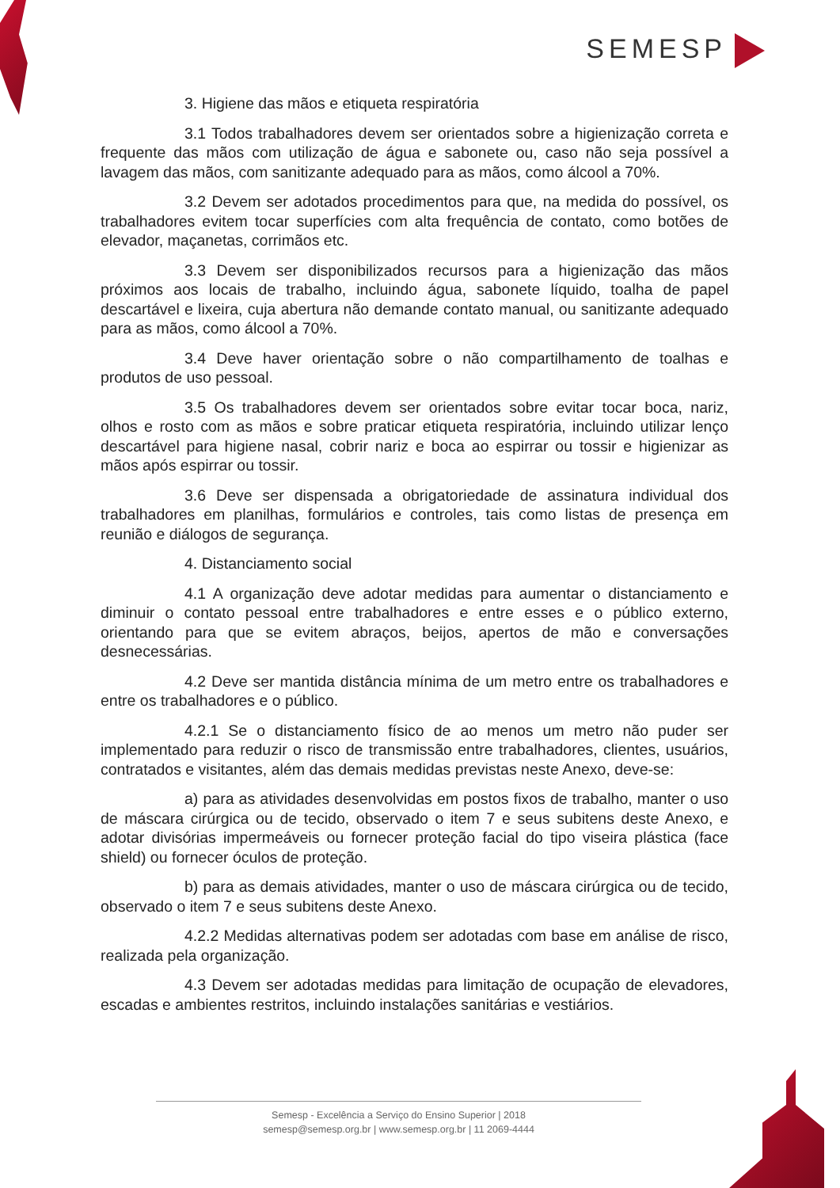SEMESP
3. Higiene das mãos e etiqueta respiratória
3.1 Todos trabalhadores devem ser orientados sobre a higienização correta e frequente das mãos com utilização de água e sabonete ou, caso não seja possível a lavagem das mãos, com sanitizante adequado para as mãos, como álcool a 70%.
3.2 Devem ser adotados procedimentos para que, na medida do possível, os trabalhadores evitem tocar superfícies com alta frequência de contato, como botões de elevador, maçanetas, corrimãos etc.
3.3 Devem ser disponibilizados recursos para a higienização das mãos próximos aos locais de trabalho, incluindo água, sabonete líquido, toalha de papel descartável e lixeira, cuja abertura não demande contato manual, ou sanitizante adequado para as mãos, como álcool a 70%.
3.4 Deve haver orientação sobre o não compartilhamento de toalhas e produtos de uso pessoal.
3.5 Os trabalhadores devem ser orientados sobre evitar tocar boca, nariz, olhos e rosto com as mãos e sobre praticar etiqueta respiratória, incluindo utilizar lenço descartável para higiene nasal, cobrir nariz e boca ao espirrar ou tossir e higienizar as mãos após espirrar ou tossir.
3.6 Deve ser dispensada a obrigatoriedade de assinatura individual dos trabalhadores em planilhas, formulários e controles, tais como listas de presença em reunião e diálogos de segurança.
4. Distanciamento social
4.1 A organização deve adotar medidas para aumentar o distanciamento e diminuir o contato pessoal entre trabalhadores e entre esses e o público externo, orientando para que se evitem abraços, beijos, apertos de mão e conversações desnecessárias.
4.2 Deve ser mantida distância mínima de um metro entre os trabalhadores e entre os trabalhadores e o público.
4.2.1 Se o distanciamento físico de ao menos um metro não puder ser implementado para reduzir o risco de transmissão entre trabalhadores, clientes, usuários, contratados e visitantes, além das demais medidas previstas neste Anexo, deve-se:
a) para as atividades desenvolvidas em postos fixos de trabalho, manter o uso de máscara cirúrgica ou de tecido, observado o item 7 e seus subitens deste Anexo, e adotar divisórias impermeáveis ou fornecer proteção facial do tipo viseira plástica (face shield) ou fornecer óculos de proteção.
b) para as demais atividades, manter o uso de máscara cirúrgica ou de tecido, observado o item 7 e seus subitens deste Anexo.
4.2.2 Medidas alternativas podem ser adotadas com base em análise de risco, realizada pela organização.
4.3 Devem ser adotadas medidas para limitação de ocupação de elevadores, escadas e ambientes restritos, incluindo instalações sanitárias e vestiários.
Semesp - Excelência a Serviço do Ensino Superior | 2018
semesp@semesp.org.br | www.semesp.org.br | 11 2069-4444